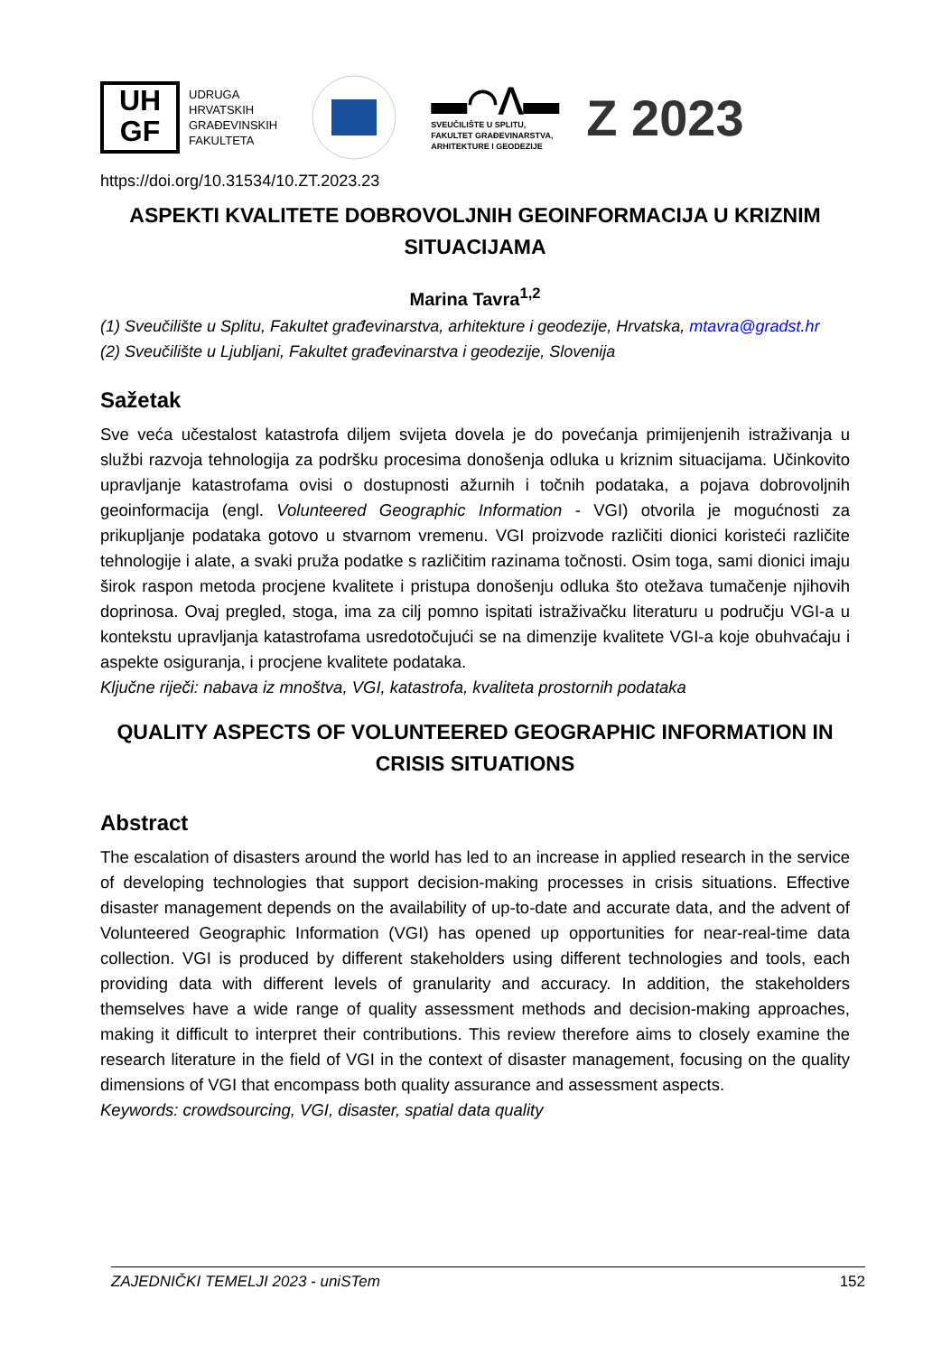UH
GF
UDRUGA
HRVATSKIH
GRAĐEVINSKIH
FAKULTETA
▬◠ᐱ▬
SVEUČILIŠTE U SPLITU,
FAKULTET GRAĐEVINARSTVA,
ARHITEKTURE I GEODEZIJE
Z 2023
https://doi.org/10.31534/10.ZT.2023.23
ASPEKTI KVALITETE DOBROVOLJNIH GEOINFORMACIJA U KRIZNIM SITUACIJAMA
Marina Tavra<sup>1,2</sup>
(1) Sveučilište u Splitu, Fakultet građevinarstva, arhitekture i geodezije, Hrvatska, mtavra@gradst.hr
(2) Sveučilište u Ljubljani, Fakultet građevinarstva i geodezije, Slovenija
Sažetak
Sve veća učestalost katastrofa diljem svijeta dovela je do povećanja primijenjenih istraživanja u službi razvoja tehnologija za podršku procesima donošenja odluka u kriznim situacijama. Učinkovito upravljanje katastrofama ovisi o dostupnosti ažurnih i točnih podataka, a pojava dobrovoljnih geoinformacija (engl. Volunteered Geographic Information - VGI) otvorila je mogućnosti za prikupljanje podataka gotovo u stvarnom vremenu. VGI proizvode različiti dionici koristeći različite tehnologije i alate, a svaki pruža podatke s različitim razinama točnosti. Osim toga, sami dionici imaju širok raspon metoda procjene kvalitete i pristupa donošenju odluka što otežava tumačenje njihovih doprinosa. Ovaj pregled, stoga, ima za cilj pomno ispitati istraživačku literaturu u području VGI-a u kontekstu upravljanja katastrofama usredotočujući se na dimenzije kvalitete VGI-a koje obuhvaćaju i aspekte osiguranja, i procjene kvalitete podataka.
Ključne riječi: nabava iz mnoštva, VGI, katastrofa, kvaliteta prostornih podataka
QUALITY ASPECTS OF VOLUNTEERED GEOGRAPHIC INFORMATION IN CRISIS SITUATIONS
Abstract
The escalation of disasters around the world has led to an increase in applied research in the service of developing technologies that support decision-making processes in crisis situations. Effective disaster management depends on the availability of up-to-date and accurate data, and the advent of Volunteered Geographic Information (VGI) has opened up opportunities for near-real-time data collection. VGI is produced by different stakeholders using different technologies and tools, each providing data with different levels of granularity and accuracy. In addition, the stakeholders themselves have a wide range of quality assessment methods and decision-making approaches, making it difficult to interpret their contributions. This review therefore aims to closely examine the research literature in the field of VGI in the context of disaster management, focusing on the quality dimensions of VGI that encompass both quality assurance and assessment aspects.
Keywords: crowdsourcing, VGI, disaster, spatial data quality
ZAJEDNIČKI TEMELJI 2023 - uniSTem 152